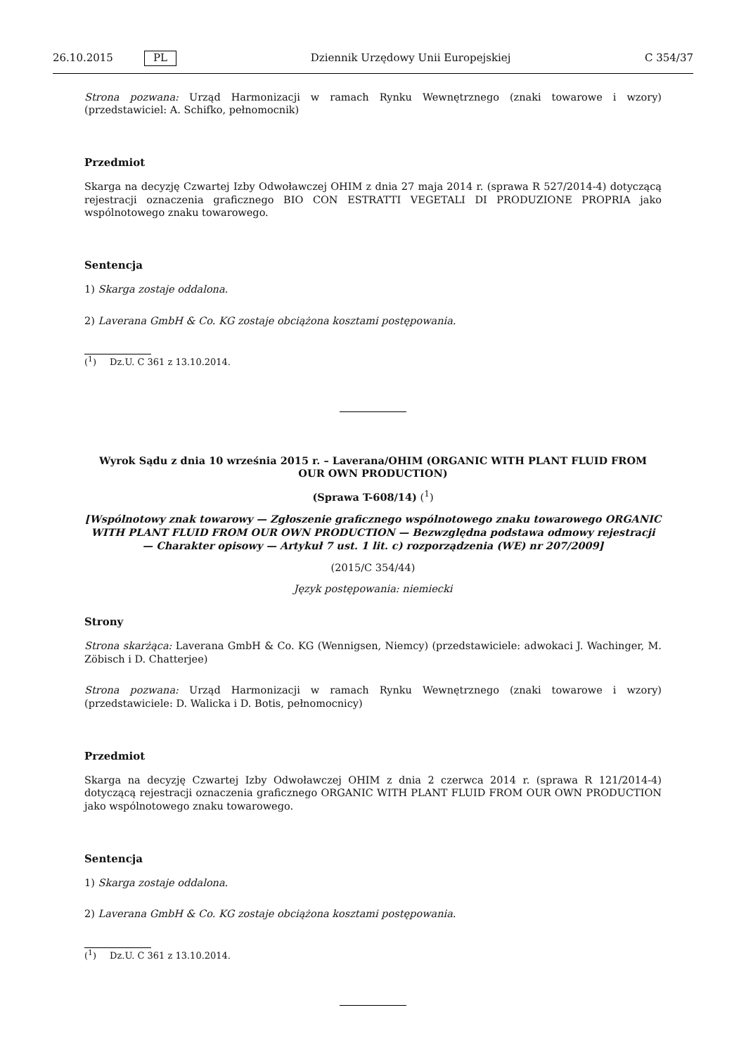26.10.2015 PL Dziennik Urzędowy Unii Europejskiej C 354/37
Strona pozwana: Urząd Harmonizacji w ramach Rynku Wewnętrznego (znaki towarowe i wzory) (przedstawiciel: A. Schifko, pełnomocnik)
Przedmiot
Skarga na decyzję Czwartej Izby Odwoławczej OHIM z dnia 27 maja 2014 r. (sprawa R 527/2014-4) dotyczącą rejestracji oznaczenia graficznego BIO CON ESTRATTI VEGETALI DI PRODUZIONE PROPRIA jako wspólnotowego znaku towarowego.
Sentencja
1) Skarga zostaje oddalona.
2) Laverana GmbH & Co. KG zostaje obciążona kosztami postępowania.
(<sup>1</sup>) Dz.U. C 361 z 13.10.2014.
Wyrok Sądu z dnia 10 września 2015 r. – Laverana/OHIM (ORGANIC WITH PLANT FLUID FROM OUR OWN PRODUCTION)
(Sprawa T-608/14) (<sup>1</sup>)
[Wspólnotowy znak towarowy — Zgłoszenie graficznego wspólnotowego znaku towarowego ORGANIC WITH PLANT FLUID FROM OUR OWN PRODUCTION — Bezwzględna podstawa odmowy rejestracji — Charakter opisowy — Artykuł 7 ust. 1 lit. c) rozporządzenia (WE) nr 207/2009]
(2015/C 354/44)
Język postępowania: niemiecki
Strony
Strona skarżąca: Laverana GmbH & Co. KG (Wennigsen, Niemcy) (przedstawiciele: adwokaci J. Wachinger, M. Zöbisch i D. Chatterjee)
Strona pozwana: Urząd Harmonizacji w ramach Rynku Wewnętrznego (znaki towarowe i wzory) (przedstawiciele: D. Walicka i D. Botis, pełnomocnicy)
Przedmiot
Skarga na decyzję Czwartej Izby Odwoławczej OHIM z dnia 2 czerwca 2014 r. (sprawa R 121/2014-4) dotyczącą rejestracji oznaczenia graficznego ORGANIC WITH PLANT FLUID FROM OUR OWN PRODUCTION jako wspólnotowego znaku towarowego.
Sentencja
1) Skarga zostaje oddalona.
2) Laverana GmbH & Co. KG zostaje obciążona kosztami postępowania.
(<sup>1</sup>) Dz.U. C 361 z 13.10.2014.